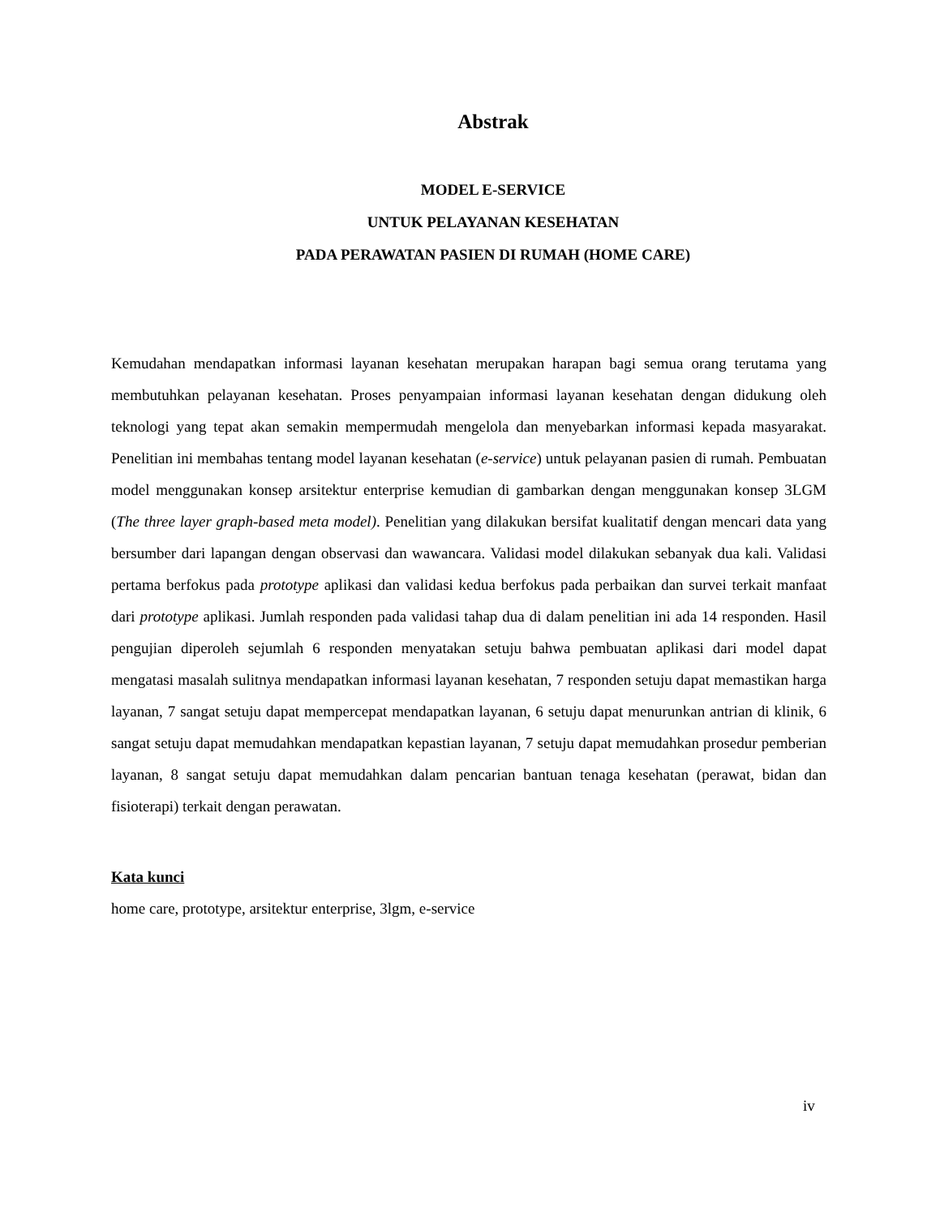Abstrak
MODEL E-SERVICE
UNTUK PELAYANAN KESEHATAN
PADA PERAWATAN PASIEN DI RUMAH (HOME CARE)
Kemudahan mendapatkan informasi layanan kesehatan merupakan harapan bagi semua orang terutama yang membutuhkan pelayanan kesehatan. Proses penyampaian informasi layanan kesehatan dengan didukung oleh teknologi yang tepat akan semakin mempermudah mengelola dan menyebarkan informasi kepada masyarakat. Penelitian ini membahas tentang model layanan kesehatan (e-service) untuk pelayanan pasien di rumah. Pembuatan model menggunakan konsep arsitektur enterprise kemudian di gambarkan dengan menggunakan konsep 3LGM (The three layer graph-based meta model). Penelitian yang dilakukan bersifat kualitatif dengan mencari data yang bersumber dari lapangan dengan observasi dan wawancara. Validasi model dilakukan sebanyak dua kali. Validasi pertama berfokus pada prototype aplikasi dan validasi kedua berfokus pada perbaikan dan survei terkait manfaat dari prototype aplikasi. Jumlah responden pada validasi tahap dua di dalam penelitian ini ada 14 responden. Hasil pengujian diperoleh sejumlah 6 responden menyatakan setuju bahwa pembuatan aplikasi dari model dapat mengatasi masalah sulitnya mendapatkan informasi layanan kesehatan, 7 responden setuju dapat memastikan harga layanan, 7 sangat setuju dapat mempercepat mendapatkan layanan, 6 setuju dapat menurunkan antrian di klinik, 6 sangat setuju dapat memudahkan mendapatkan kepastian layanan, 7 setuju dapat memudahkan prosedur pemberian layanan, 8 sangat setuju dapat memudahkan dalam pencarian bantuan tenaga kesehatan (perawat, bidan dan fisioterapi) terkait dengan perawatan.
Kata kunci
home care, prototype, arsitektur enterprise, 3lgm, e-service
iv